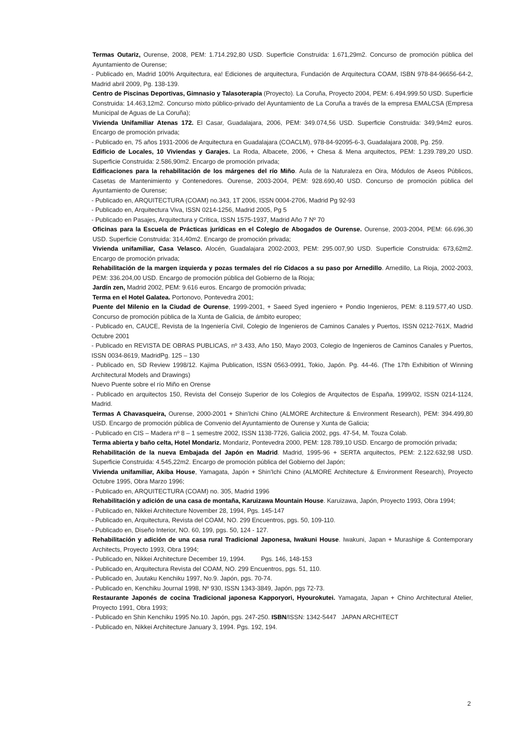Termas Outariz, Ourense, 2008, PEM: 1.714.292,80 USD. Superficie Construida: 1.671,29m2. Concurso de promoción pública del Ayuntamiento de Ourense;
- Publicado en, Madrid 100% Arquitectura, ea! Ediciones de arquitectura, Fundación de Arquitectura COAM, ISBN 978-84-96656-64-2, Madrid abril 2009, Pg. 138-139.
Centro de Piscinas Deportivas, Gimnasio y Talasoterapia (Proyecto). La Coruña, Proyecto 2004, PEM: 6.494.999.50 USD. Superficie Construida: 14.463,12m2. Concurso mixto público-privado del Ayuntamiento de La Coruña a través de la empresa EMALCSA (Empresa Municipal de Aguas de La Coruña);
Vivienda Unifamiliar Atenas 172. El Casar, Guadalajara, 2006, PEM: 349.074,56 USD. Superficie Construida: 349,94m2 euros. Encargo de promoción privada;
- Publicado en, 75 años 1931-2006 de Arquitectura en Guadalajara (COACLM), 978-84-92095-6-3, Guadalajara 2008, Pg. 259.
Edificio de Locales, 10 Viviendas y Garajes. La Roda, Albacete, 2006, + Chesa & Mena arquitectos, PEM: 1.239.789,20 USD. Superficie Construida: 2.586,90m2. Encargo de promoción privada;
Edificaciones para la rehabilitación de los márgenes del río Miño. Aula de la Naturaleza en Oira, Módulos de Aseos Públicos, Casetas de Mantenimiento y Contenedores. Ourense, 2003-2004, PEM: 928.690,40 USD. Concurso de promoción pública del Ayuntamiento de Ourense;
- Publicado en, ARQUITECTURA (COAM) no.343, 1T 2006, ISSN 0004-2706, Madrid Pg 92-93
- Publicado en, Arquitectura Viva, ISSN 0214-1256, Madrid 2005, Pg 5
- Publicado en Pasajes, Arquitectura y Crítica, ISSN 1575-1937, Madrid Año 7 Nº 70
Oficinas para la Escuela de Prácticas jurídicas en el Colegio de Abogados de Ourense. Ourense, 2003-2004, PEM: 66.696,30 USD. Superficie Construida: 314,40m2. Encargo de promoción privada;
Vivienda unifamiliar, Casa Velasco. Alocén, Guadalajara 2002-2003, PEM: 295.007,90 USD. Superficie Construida: 673,62m2. Encargo de promoción privada;
Rehabilitación de la margen izquierda y pozas termales del río Cidacos a su paso por Arnedillo. Arnedillo, La Rioja, 2002-2003, PEM: 336.204,00 USD. Encargo de promoción pública del Gobierno de la Rioja;
Jardín zen, Madrid 2002, PEM: 9.616 euros. Encargo de promoción privada;
Terma en el Hotel Galatea. Portonovo, Pontevedra 2001;
Puente del Milenio en la Ciudad de Ourense, 1999-2001, + Saeed Syed ingeniero + Pondio Ingenieros, PEM: 8.119.577,40 USD. Concurso de promoción pública de la Xunta de Galicia, de ámbito europeo;
- Publicado en, CAUCE, Revista de la Ingeniería Civil, Colegio de Ingenieros de Caminos Canales y Puertos, ISSN 0212-761X, Madrid Octubre 2001
- Publicado en REVISTA DE OBRAS PUBLICAS, nº 3.433, Año 150, Mayo 2003, Colegio de Ingenieros de Caminos Canales y Puertos, ISSN 0034-8619, MadridPg. 125 – 130
- Publicado en, SD Review 1998/12. Kajima Publication, ISSN 0563-0991, Tokio, Japón. Pg. 44-46. (The 17th Exhibition of Winning Architectural Models and Drawings)
Nuevo Puente sobre el río Miño en Orense
- Publicado en arquitectos 150, Revista del Consejo Superior de los Colegios de Arquitectos de España, 1999/02, ISSN 0214-1124, Madrid.
Termas A Chavasqueira, Ourense, 2000-2001 + Shin'Ichi Chino (ALMORE Architecture & Environment Research), PEM: 394.499,80 USD. Encargo de promoción pública de Convenio del Ayuntamiento de Ourense y Xunta de Galicia;
- Publicado en CIS – Madera nº 8 – 1 semestre 2002, ISSN 1138-7726, Galicia 2002, pgs. 47-54, M. Touza Colab.
Terma abierta y baño celta, Hotel Mondariz. Mondariz, Pontevedra 2000, PEM: 128.789,10 USD. Encargo de promoción privada;
Rehabilitación de la nueva Embajada del Japón en Madrid. Madrid, 1995-96 + SERTA arquitectos, PEM: 2.122.632,98 USD. Superficie Construida: 4.545,22m2. Encargo de promoción pública del Gobierno del Japón;
Vivienda unifamiliar, Akiba House, Yamagata, Japón + Shin'Ichi Chino (ALMORE Architecture & Environment Research), Proyecto Octubre 1995, Obra Marzo 1996;
- Publicado en, ARQUITECTURA (COAM) no. 305, Madrid 1996
Rehabilitación y adición de una casa de montaña, Karuizawa Mountain House. Karuizawa, Japón, Proyecto 1993, Obra 1994;
- Publicado en, Nikkei Architecture November 28, 1994, Pgs. 145-147
- Publicado en, Arquitectura, Revista del COAM, NO. 299 Encuentros, pgs. 50, 109-110.
- Publicado en, Diseño Interior, NO. 60, 199, pgs. 50, 124 - 127.
Rehabilitación y adición de una casa rural Tradicional Japonesa, Iwakuni House. Iwakuni, Japan + Murashige & Contemporary Architects, Proyecto 1993, Obra 1994;
- Publicado en, Nikkei Architecture December 19, 1994. Pgs. 146, 148-153
- Publicado en, Arquitectura Revista del COAM, NO. 299 Encuentros, pgs. 51, 110.
- Publicado en, Juutaku Kenchiku 1997, No.9. Japón, pgs. 70-74.
- Publicado en, Kenchiku Journal 1998, Nº 930, ISSN 1343-3849, Japón, pgs 72-73.
Restaurante Japonés de cocina Tradicional japonesa Kapporyori, Hyourokutei. Yamagata, Japan + Chino Architectural Atelier, Proyecto 1991, Obra 1993;
- Publicado en Shin Kenchiku 1995 No.10. Japón, pgs. 247-250. ISBN/ISSN: 1342-5447 JAPAN ARCHITECT
- Publicado en, Nikkei Architecture January 3, 1994. Pgs. 192, 194.
2